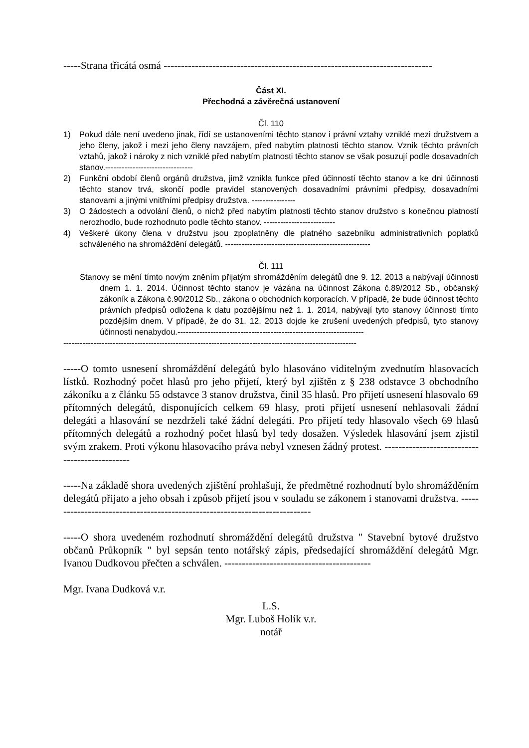-----Strana třicátá osmá -----------------------------------------------------------------------------
Část XI.
Přechodná a závěrečná ustanovení
Čl. 110
1) Pokud dále není uvedeno jinak, řídí se ustanoveními těchto stanov i právní vztahy vzniklé mezi družstvem a jeho členy, jakož i mezi jeho členy navzájem, před nabytím platnosti těchto stanov. Vznik těchto právních vztahů, jakož i nároky z nich vzniklé před nabytím platnosti těchto stanov se však posuzují podle dosavadních stanov.--------------------------------
2) Funkční období členů orgánů družstva, jimž vznikla funkce před účinností těchto stanov a ke dni účinnosti těchto stanov trvá, skončí podle pravidel stanovených dosavadními právními předpisy, dosavadními stanovami a jinými vnitřními předpisy družstva. ----------------
3) O žádostech a odvolání členů, o nichž před nabytím platnosti těchto stanov družstvo s konečnou platností nerozhodlo, bude rozhodnuto podle těchto stanov. --------------------------
4) Veškeré úkony člena v družstvu jsou zpoplatněny dle platného sazebníku administrativních poplatků schváleného na shromáždění delegátů. -----------------------------------------------------
Čl. 111
Stanovy se mění tímto novým zněním přijatým shromážděním delegátů dne 9. 12. 2013 a nabývají účinnosti dnem 1. 1. 2014. Účinnost těchto stanov je vázána na účinnost Zákona č.89/2012 Sb., občanský zákoník a Zákona č.90/2012 Sb., zákona o obchodních korporacích. V případě, že bude účinnost těchto právních předpisů odložena k datu pozdějšímu než 1. 1. 2014, nabývají tyto stanovy účinnosti tímto pozdějším dnem. V případě, že do 31. 12. 2013 dojde ke zrušení uvedených předpisů, tyto stanovy účinnosti nenabydou.--------------------------------------------------------------------
-----------------------------------------------------------------------------------------------------------
-----O tomto usnesení shromáždění delegátů bylo hlasováno viditelným zvednutím hlasovacích lístků. Rozhodný počet hlasů pro jeho přijetí, který byl zjištěn z § 238 odstavce 3 obchodního zákoníku a z článku 55 odstavce 3 stanov družstva, činil 35 hlasů. Pro přijetí usnesení hlasovalo 69 přítomných delegátů, disponujících celkem 69 hlasy, proti přijetí usnesení nehlasovali žádní delegáti a hlasování se nezdrželi také žádní delegáti. Pro přijetí tedy hlasovalo všech 69 hlasů přítomných delegátů a rozhodný počet hlasů byl tedy dosažen. Výsledek hlasování jsem zjistil svým zrakem. Proti výkonu hlasovacího práva nebyl vznesen žádný protest. ----------------------------------------------
-----Na základě shora uvedených zjištění prohlašuji, že předmětné rozhodnutí bylo shromážděním delegátů přijato a jeho obsah i způsob přijetí jsou v souladu se zákonem i stanovami družstva. ----------------------------------------------------------------------------
-----O shora uvedeném rozhodnutí shromáždění delegátů družstva " Stavební bytové družstvo občanů Průkopník " byl sepsán tento notářský zápis, předsedající shromáždění delegátů Mgr. Ivanou Dudkovou přečten a schválen. ------------------------------------------
Mgr. Ivana Dudková v.r.
L.S.
Mgr. Luboš Holík v.r.
notář